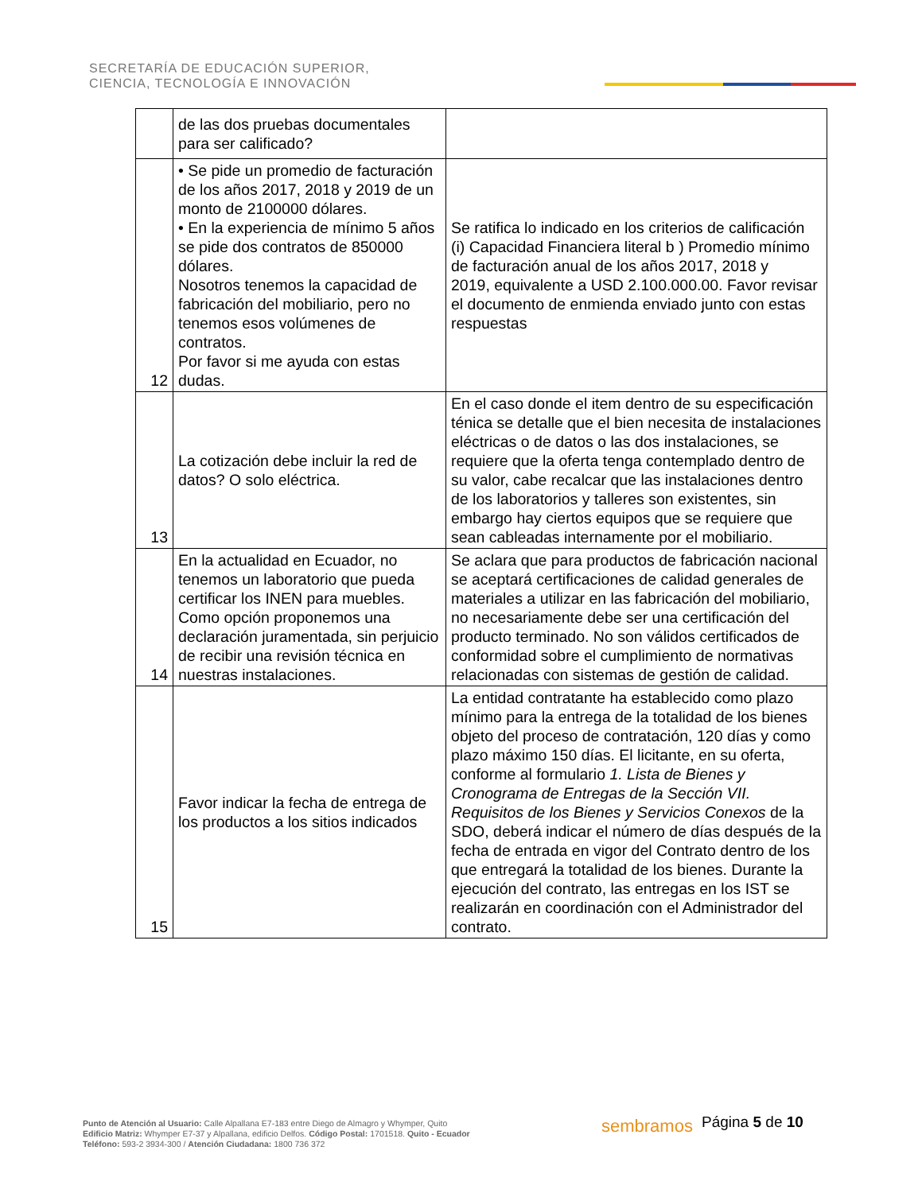SECRETARÍA DE EDUCACIÓN SUPERIOR,
CIENCIA, TECNOLOGÍA E INNOVACIÓN
| | de las dos pruebas documentales para ser calificado? | |
| 12 | • Se pide un promedio de facturación de los años 2017, 2018 y 2019 de un monto de 2100000 dólares. • En la experiencia de mínimo 5 años se pide dos contratos de 850000 dólares. Nosotros tenemos la capacidad de fabricación del mobiliario, pero no tenemos esos volúmenes de contratos. Por favor si me ayuda con estas dudas. | Se ratifica lo indicado en los criterios de calificación (i) Capacidad Financiera literal b ) Promedio mínimo de facturación anual de los años 2017, 2018 y 2019, equivalente a USD 2.100.000.00. Favor revisar el documento de enmienda enviado junto con estas respuestas |
| 13 | La cotización debe incluir la red de datos? O solo eléctrica. | En el caso donde el item dentro de su especificación ténica se detalle que el bien necesita de instalaciones eléctricas o de datos o las dos instalaciones, se requiere que la oferta tenga contemplado dentro de su valor, cabe recalcar que las instalaciones dentro de los laboratorios y talleres son existentes, sin embargo hay ciertos equipos que se requiere que sean cableadas internamente por el mobiliario. |
| 14 | En la actualidad en Ecuador, no tenemos un laboratorio que pueda certificar los INEN para muebles. Como opción proponemos una declaración juramentada, sin perjuicio de recibir una revisión técnica en nuestras instalaciones. | Se aclara que para productos de fabricación nacional se aceptará certificaciones de calidad generales de materiales a utilizar en las fabricación del mobiliario, no necesariamente debe ser una certificación del producto terminado. No son válidos certificados de conformidad sobre el cumplimiento de normativas relacionadas con sistemas de gestión de calidad. |
| 15 | Favor indicar la fecha de entrega de los productos a los sitios indicados | La entidad contratante ha establecido como plazo mínimo para la entrega de la totalidad de los bienes objeto del proceso de contratación, 120 días y como plazo máximo 150 días. El licitante, en su oferta, conforme al formulario 1. Lista de Bienes y Cronograma de Entregas de la Sección VII. Requisitos de los Bienes y Servicios Conexos de la SDO, deberá indicar el número de días después de la fecha de entrada en vigor del Contrato dentro de los que entregará la totalidad de los bienes. Durante la ejecución del contrato, las entregas en los IST se realizarán en coordinación con el Administrador del contrato. |
Punto de Atención al Usuario: Calle Alpallana E7-183 entre Diego de Almagro y Whymper, Quito
Edificio Matriz: Whymper E7-37 y Alpallana, edificio Delfos. Código Postal: 1701518. Quito - Ecuador
Teléfono: 593-2 3934-300 / Atención Ciudadana: 1800 736 372
sembramos Página 5 de 10